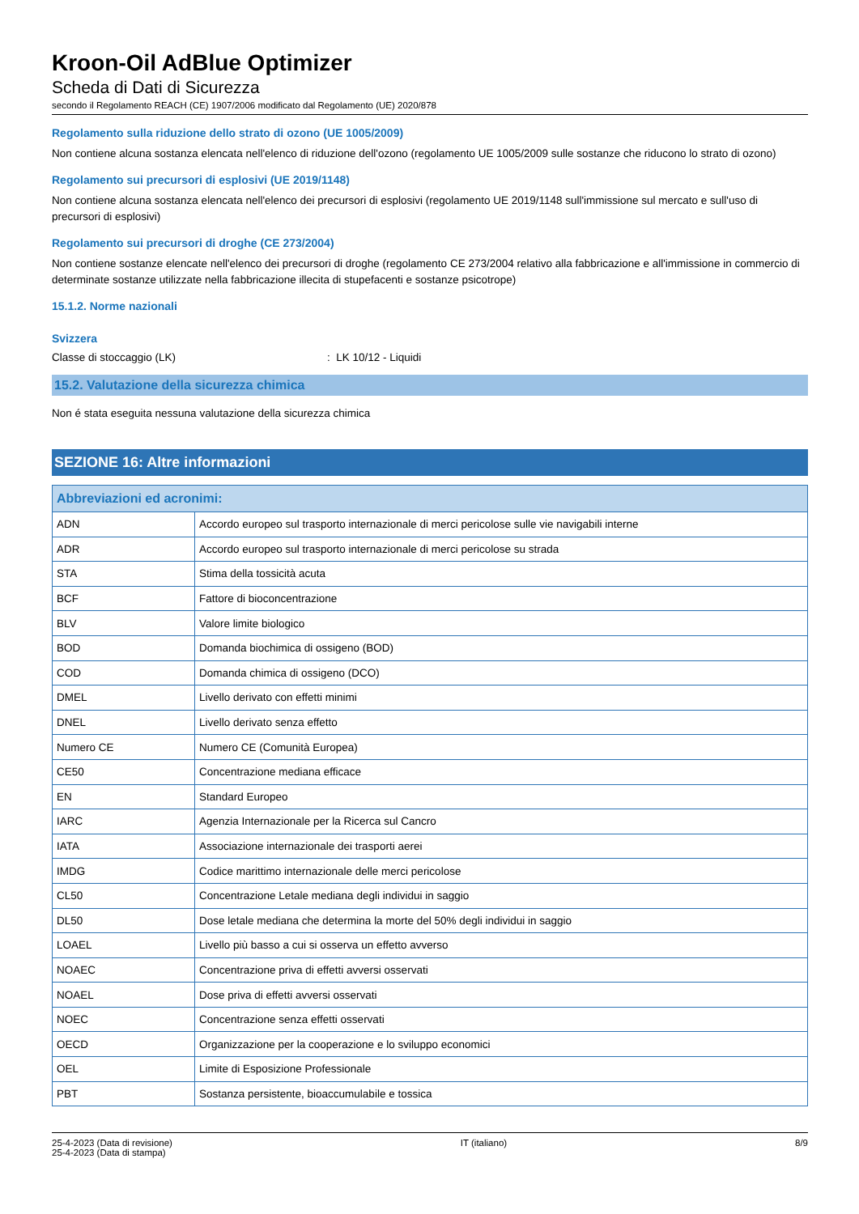Kroon-Oil AdBlue Optimizer
Scheda di Dati di Sicurezza
secondo il Regolamento REACH (CE) 1907/2006 modificato dal Regolamento (UE) 2020/878
Regolamento sulla riduzione dello strato di ozono (UE 1005/2009)
Non contiene alcuna sostanza elencata nell'elenco di riduzione dell'ozono (regolamento UE 1005/2009 sulle sostanze che riducono lo strato di ozono)
Regolamento sui precursori di esplosivi (UE 2019/1148)
Non contiene alcuna sostanza elencata nell'elenco dei precursori di esplosivi (regolamento UE 2019/1148 sull'immissione sul mercato e sull'uso di precursori di esplosivi)
Regolamento sui precursori di droghe (CE 273/2004)
Non contiene sostanze elencate nell'elenco dei precursori di droghe (regolamento CE 273/2004 relativo alla fabbricazione e all'immissione in commercio di determinate sostanze utilizzate nella fabbricazione illecita di stupefacenti e sostanze psicotrope)
15.1.2. Norme nazionali
Svizzera
Classe di stoccaggio (LK): LK 10/12 - Liquidi
15.2. Valutazione della sicurezza chimica
Non é stata eseguita nessuna valutazione della sicurezza chimica
SEZIONE 16: Altre informazioni
| Abbreviazioni ed acronimi: | |
| --- | --- |
| ADN | Accordo europeo sul trasporto internazionale di merci pericolose sulle vie navigabili interne |
| ADR | Accordo europeo sul trasporto internazionale di merci pericolose su strada |
| STA | Stima della tossicità acuta |
| BCF | Fattore di bioconcentrazione |
| BLV | Valore limite biologico |
| BOD | Domanda biochimica di ossigeno (BOD) |
| COD | Domanda chimica di ossigeno (DCO) |
| DMEL | Livello derivato con effetti minimi |
| DNEL | Livello derivato senza effetto |
| Numero CE | Numero CE (Comunità Europea) |
| CE50 | Concentrazione mediana efficace |
| EN | Standard Europeo |
| IARC | Agenzia Internazionale per la Ricerca sul Cancro |
| IATA | Associazione internazionale dei trasporti aerei |
| IMDG | Codice marittimo internazionale delle merci pericolose |
| CL50 | Concentrazione Letale mediana degli individui in saggio |
| DL50 | Dose letale mediana che determina la morte del 50% degli individui in saggio |
| LOAEL | Livello più basso a cui si osserva un effetto avverso |
| NOAEC | Concentrazione priva di effetti avversi osservati |
| NOAEL | Dose priva di effetti avversi osservati |
| NOEC | Concentrazione senza effetti osservati |
| OECD | Organizzazione per la cooperazione e lo sviluppo economici |
| OEL | Limite di Esposizione Professionale |
| PBT | Sostanza persistente, bioaccumulabile e tossica |
25-4-2023 (Data di revisione)
25-4-2023 (Data di stampa)
IT (italiano) 8/9